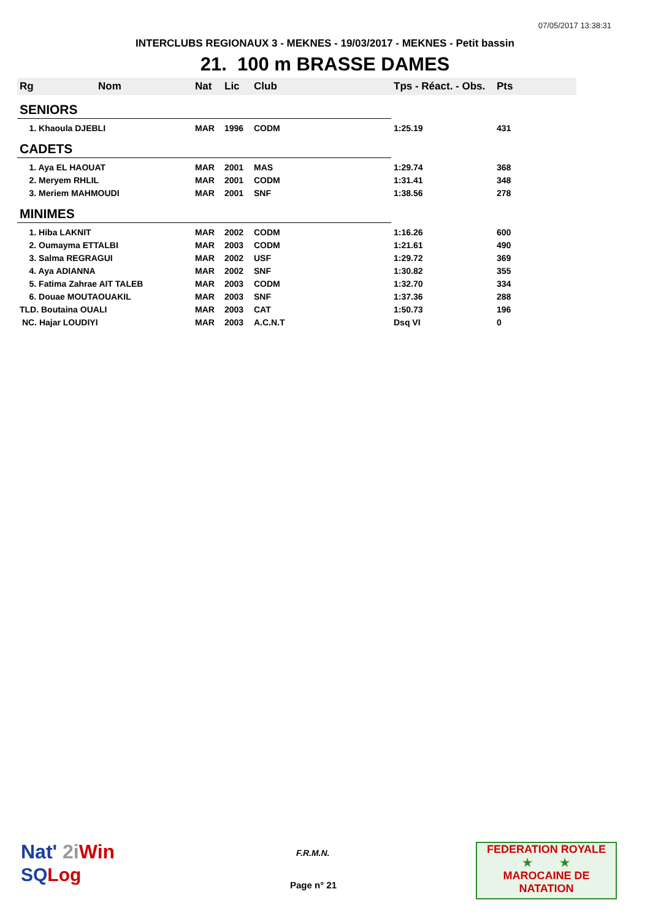07/05/2017 13:38:31
INTERCLUBS REGIONAUX 3 - MEKNES - 19/03/2017 - MEKNES - Petit bassin
21. 100 m BRASSE DAMES
| Rg | Nom | Nat | Lic | Club | Tps - Réact. - Obs. | Pts |
| --- | --- | --- | --- | --- | --- | --- |
| SENIORS | | | | | | |
| 1. Khaoula DJEBLI | | MAR | 1996 | CODM | 1:25.19 | 431 |
| CADETS | | | | | | |
| 1. Aya EL HAOUAT | | MAR | 2001 | MAS | 1:29.74 | 368 |
| 2. Meryem RHLIL | | MAR | 2001 | CODM | 1:31.41 | 348 |
| 3. Meriem MAHMOUDI | | MAR | 2001 | SNF | 1:38.56 | 278 |
| MINIMES | | | | | | |
| 1. Hiba LAKNIT | | MAR | 2002 | CODM | 1:16.26 | 600 |
| 2. Oumayma ETTALBI | | MAR | 2003 | CODM | 1:21.61 | 490 |
| 3. Salma REGRAGUI | | MAR | 2002 | USF | 1:29.72 | 369 |
| 4. Aya ADIANNA | | MAR | 2002 | SNF | 1:30.82 | 355 |
| 5. Fatima Zahrae AIT TALEB | | MAR | 2003 | CODM | 1:32.70 | 334 |
| 6. Douae MOUTAOUAKIL | | MAR | 2003 | SNF | 1:37.36 | 288 |
| TLD. Boutaina OUALI | | MAR | 2003 | CAT | 1:50.73 | 196 |
| NC. Hajar LOUDIYI | | MAR | 2003 | A.C.N.T | Dsq VI | 0 |
Nat' 2i Win
SQ Log
F.R.M.N.
Page n° 21
FEDERATION ROYALE
★ ★
MAROCAINE DE NATATION